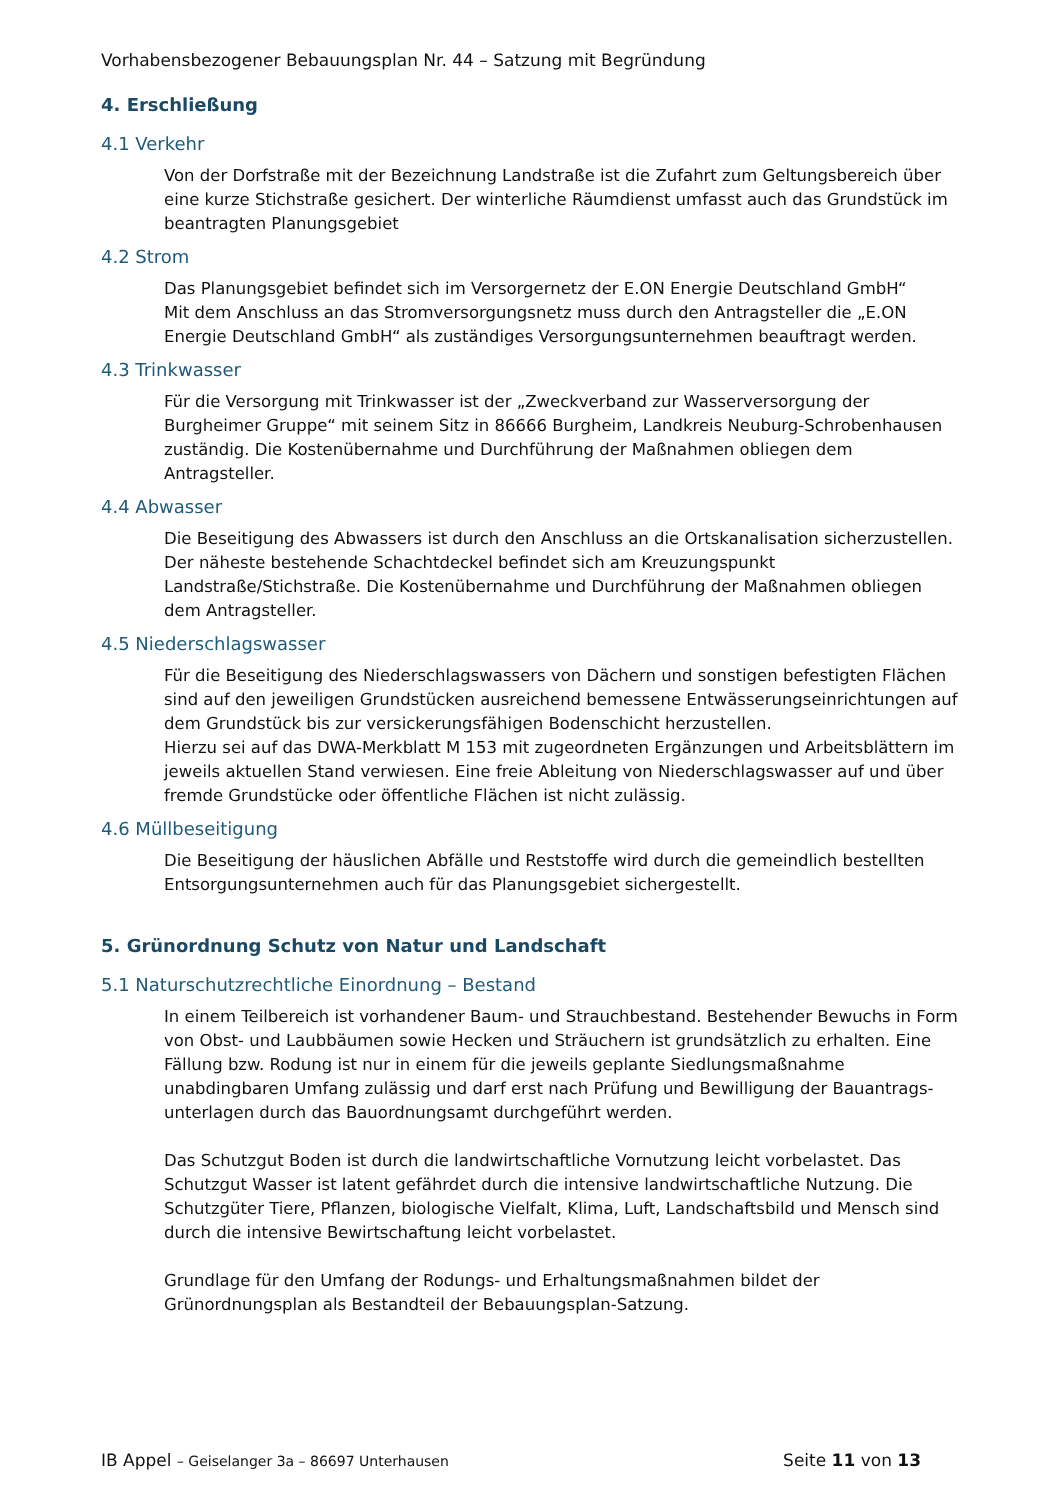Vorhabensbezogener Bebauungsplan Nr. 44 – Satzung mit Begründung
4. Erschließung
4.1 Verkehr
Von der Dorfstraße mit der Bezeichnung Landstraße ist die Zufahrt zum Geltungsbereich über eine kurze Stichstraße gesichert. Der winterliche Räumdienst umfasst auch das Grundstück im beantragten Planungsgebiet
4.2 Strom
Das Planungsgebiet befindet sich im Versorgernetz der E.ON Energie Deutschland GmbH“
Mit dem Anschluss an das Stromversorgungsnetz muss durch den Antragsteller die „E.ON Energie Deutschland GmbH“ als zuständiges Versorgungsunternehmen beauftragt werden.
4.3 Trinkwasser
Für die Versorgung mit Trinkwasser ist der „Zweckverband zur Wasserversorgung der Burgheimer Gruppe“ mit seinem Sitz in 86666 Burgheim, Landkreis Neuburg-Schrobenhausen zuständig. Die Kostenübernahme und Durchführung der Maßnahmen obliegen dem Antragsteller.
4.4 Abwasser
Die Beseitigung des Abwassers ist durch den Anschluss an die Ortskanalisation sicherzustellen. Der näheste bestehende Schachtdeckel befindet sich am Kreuzungspunkt Landstraße/Stichstraße. Die Kostenübernahme und Durchführung der Maßnahmen obliegen dem Antragsteller.
4.5 Niederschlagswasser
Für die Beseitigung des Niederschlagswassers von Dächern und sonstigen befestigten Flächen sind auf den jeweiligen Grundstücken ausreichend bemessene Entwässerungseinrichtungen auf dem Grundstück bis zur versickerungsfähigen Bodenschicht herzustellen.
Hierzu sei auf das DWA-Merkblatt M 153 mit zugeordneten Ergänzungen und Arbeitsblättern im jeweils aktuellen Stand verwiesen. Eine freie Ableitung von Niederschlagswasser auf und über fremde Grundstücke oder öffentliche Flächen ist nicht zulässig.
4.6 Müllbeseitigung
Die Beseitigung der häuslichen Abfälle und Reststoffe wird durch die gemeindlich bestellten Entsorgungsunternehmen auch für das Planungsgebiet sichergestellt.
5. Grünordnung Schutz von Natur und Landschaft
5.1 Naturschutzrechtliche Einordnung – Bestand
In einem Teilbereich ist vorhandener Baum- und Strauchbestand. Bestehender Bewuchs in Form von Obst- und Laubbäumen sowie Hecken und Sträuchern ist grundsätzlich zu erhalten. Eine Fällung bzw. Rodung ist nur in einem für die jeweils geplante Siedlungsmaßnahme unabdingbaren Umfang zulässig und darf erst nach Prüfung und Bewilligung der Bauantrags-unterlagen durch das Bauordnungsamt durchgeführt werden.
Das Schutzgut Boden ist durch die landwirtschaftliche Vornutzung leicht vorbelastet. Das Schutzgut Wasser ist latent gefährdet durch die intensive landwirtschaftliche Nutzung. Die Schutzgüter Tiere, Pflanzen, biologische Vielfalt, Klima, Luft, Landschaftsbild und Mensch sind durch die intensive Bewirtschaftung leicht vorbelastet.
Grundlage für den Umfang der Rodungs- und Erhaltungsmaßnahmen bildet der Grünordnungsplan als Bestandteil der Bebauungsplan-Satzung.
IB Appel – Geiselanger 3a – 86697 Unterhausen Seite 11 von 13